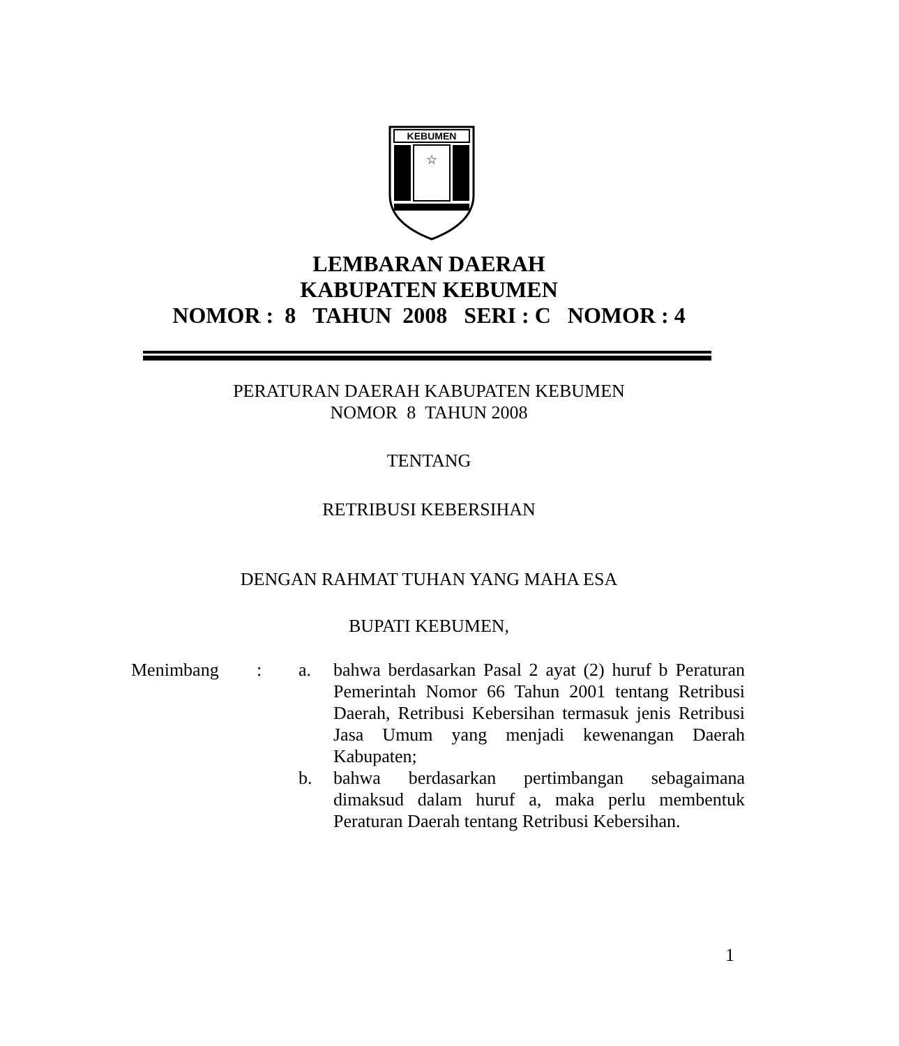KEBUMEN
☆
LEMBARAN DAERAH
KABUPATEN KEBUMEN
NOMOR : 8 TAHUN 2008 SERI : C NOMOR : 4
PERATURAN DAERAH KABUPATEN KEBUMEN
NOMOR 8 TAHUN 2008
TENTANG
RETRIBUSI KEBERSIHAN
DENGAN RAHMAT TUHAN YANG MAHA ESA
BUPATI KEBUMEN,
Menimbang : a. bahwa berdasarkan Pasal 2 ayat (2) huruf b Peraturan Pemerintah Nomor 66 Tahun 2001 tentang Retribusi Daerah, Retribusi Kebersihan termasuk jenis Retribusi Jasa Umum yang menjadi kewenangan Daerah Kabupaten;
b. bahwa berdasarkan pertimbangan sebagaimana dimaksud dalam huruf a, maka perlu membentuk Peraturan Daerah tentang Retribusi Kebersihan.
1